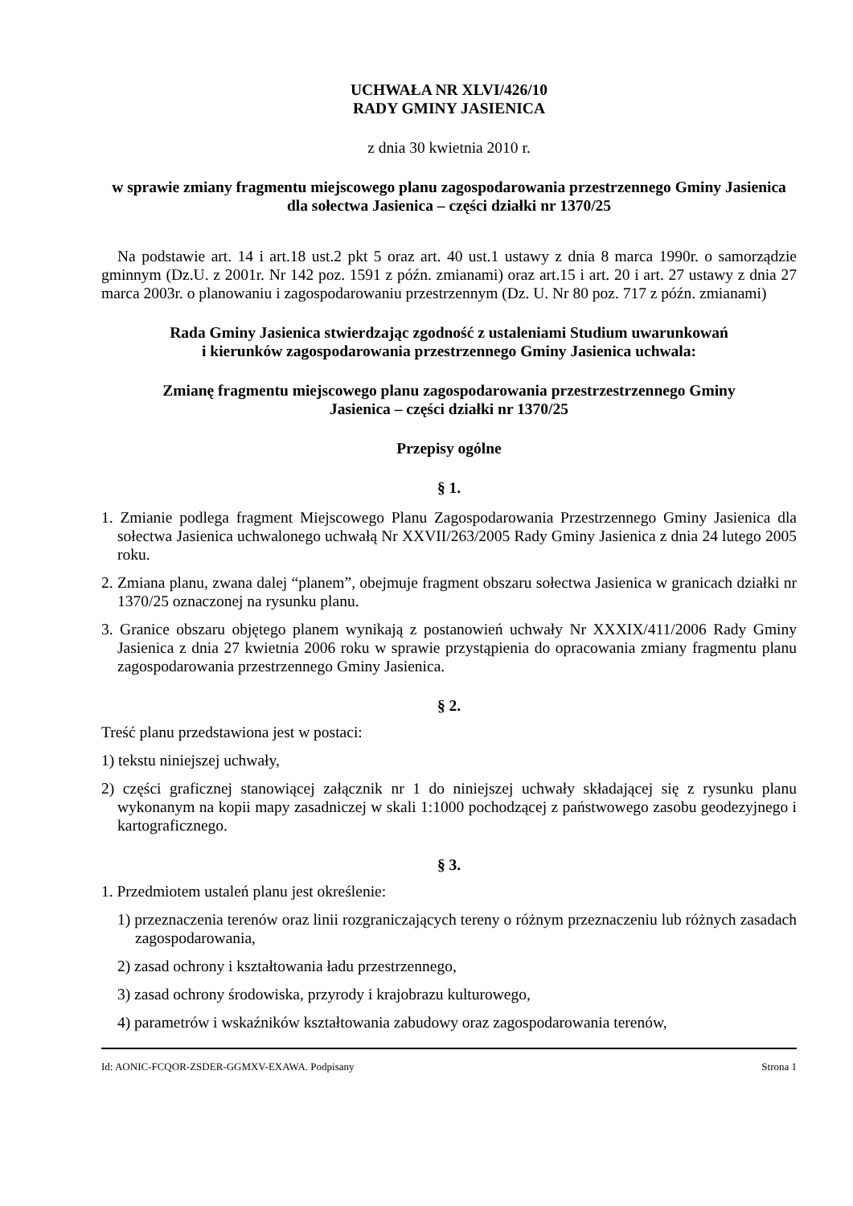UCHWAŁA NR XLVI/426/10
RADY GMINY JASIENICA
z dnia 30 kwietnia 2010 r.
w sprawie zmiany fragmentu miejscowego planu zagospodarowania przestrzennego Gminy Jasienica dla sołectwa Jasienica – części działki nr 1370/25
Na podstawie art. 14 i art.18 ust.2 pkt 5 oraz art. 40 ust.1 ustawy z dnia 8 marca 1990r. o samorządzie gminnym (Dz.U. z 2001r. Nr 142 poz. 1591 z późn. zmianami) oraz art.15 i art. 20 i art. 27 ustawy z dnia 27 marca 2003r. o planowaniu i zagospodarowaniu przestrzennym (Dz. U. Nr 80 poz. 717 z późn. zmianami)
Rada Gminy Jasienica stwierdzając zgodność z ustaleniami Studium uwarunkowań
i kierunków zagospodarowania przestrzennego Gminy Jasienica uchwala:
Zmianę fragmentu miejscowego planu zagospodarowania przestrzestrzennego Gminy
Jasienica – części działki nr 1370/25
Przepisy ogólne
§ 1.
1. Zmianie podlega fragment Miejscowego Planu Zagospodarowania Przestrzennego Gminy Jasienica dla sołectwa Jasienica uchwalonego uchwałą Nr XXVII/263/2005 Rady Gminy Jasienica z dnia 24 lutego 2005 roku.
2. Zmiana planu, zwana dalej “planem”, obejmuje fragment obszaru sołectwa Jasienica w granicach działki nr 1370/25 oznaczonej na rysunku planu.
3. Granice obszaru objętego planem wynikają z postanowień uchwały Nr XXXIX/411/2006 Rady Gminy Jasienica z dnia 27 kwietnia 2006 roku w sprawie przystąpienia do opracowania zmiany fragmentu planu zagospodarowania przestrzennego Gminy Jasienica.
§ 2.
Treść planu przedstawiona jest w postaci:
1) tekstu niniejszej uchwały,
2) części graficznej stanowiącej załącznik nr 1 do niniejszej uchwały składającej się z rysunku planu wykonanym na kopii mapy zasadniczej w skali 1:1000 pochodzącej z państwowego zasobu geodezyjnego i kartograficznego.
§ 3.
1. Przedmiotem ustaleń planu jest określenie:
1) przeznaczenia terenów oraz linii rozgraniczających tereny o różnym przeznaczeniu lub różnych zasadach zagospodarowania,
2) zasad ochrony i kształtowania ładu przestrzennego,
3) zasad ochrony środowiska, przyrody i krajobrazu kulturowego,
4) parametrów i wskaźników kształtowania zabudowy oraz zagospodarowania terenów,
Id: AONIC-FCQOR-ZSDER-GGMXV-EXAWA. Podpisany Strona 1